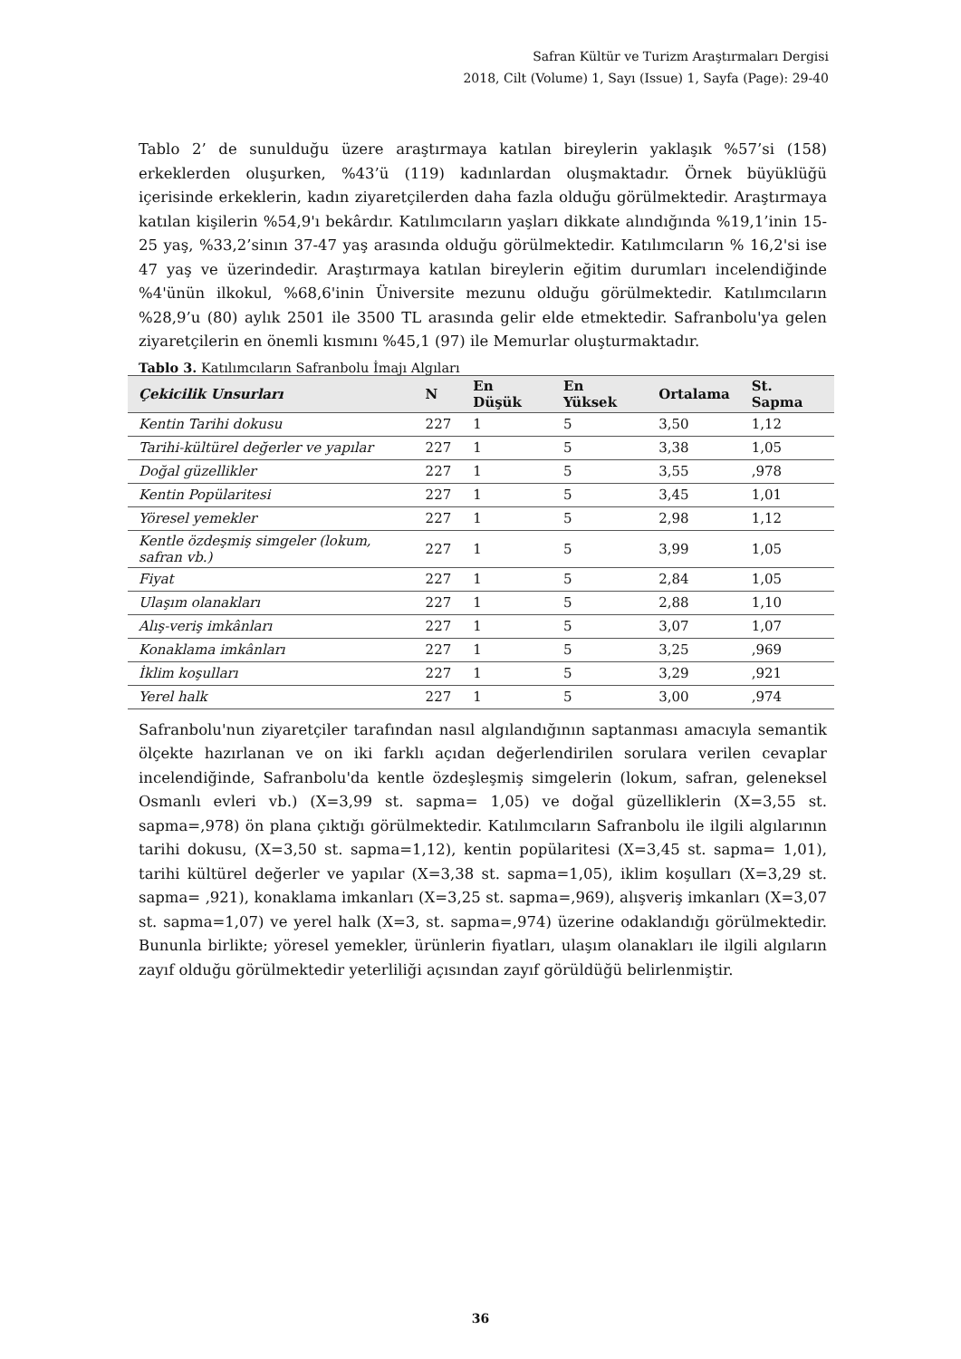Safran Kültür ve Turizm Araştırmaları Dergisi
2018, Cilt (Volume) 1, Sayı (Issue) 1, Sayfa (Page): 29-40
Tablo 2’ de sunulduğu üzere araştırmaya katılan bireylerin yaklaşık %57’si (158) erkeklerden oluşurken, %43’ü (119) kadınlardan oluşmaktadır. Örnek büyüklüğü içerisinde erkeklerin, kadın ziyaretçilerden daha fazla olduğu görülmektedir. Araştırmaya katılan kişilerin %54,9'ı bekârdır. Katılımcıların yaşları dikkate alındığında %19,1’inin 15-25 yaş, %33,2’sinın 37-47 yaş arasında olduğu görülmektedir. Katılımcıların % 16,2'si ise 47 yaş ve üzerindedir. Araştırmaya katılan bireylerin eğitim durumları incelendiğinde %4'ünün ilkokul, %68,6'inin Üniversite mezunu olduğu görülmektedir. Katılımcıların %28,9’u (80) aylık 2501 ile 3500 TL arasında gelir elde etmektedir. Safranbolu'ya gelen ziyaretçilerin en önemli kısmını %45,1 (97) ile Memurlar oluşturmaktadır.
Tablo 3. Katılımcıların Safranbolu İmajı Algıları
| Çekicilik Unsurları | N | En Düşük | En Yüksek | Ortalama | St. Sapma |
| --- | --- | --- | --- | --- | --- |
| Kentin Tarihi dokusu | 227 | 1 | 5 | 3,50 | 1,12 |
| Tarihi-kültürel değerler ve yapılar | 227 | 1 | 5 | 3,38 | 1,05 |
| Doğal güzellikler | 227 | 1 | 5 | 3,55 | ,978 |
| Kentin Popülaritesi | 227 | 1 | 5 | 3,45 | 1,01 |
| Yöresel yemekler | 227 | 1 | 5 | 2,98 | 1,12 |
| Kentle özdeşmiş simgeler (lokum, safran vb.) | 227 | 1 | 5 | 3,99 | 1,05 |
| Fiyat | 227 | 1 | 5 | 2,84 | 1,05 |
| Ulaşım olanakları | 227 | 1 | 5 | 2,88 | 1,10 |
| Alış-veriş imkânları | 227 | 1 | 5 | 3,07 | 1,07 |
| Konaklama imkânları | 227 | 1 | 5 | 3,25 | ,969 |
| İklim koşulları | 227 | 1 | 5 | 3,29 | ,921 |
| Yerel halk | 227 | 1 | 5 | 3,00 | ,974 |
Safranbolu'nun ziyaretçiler tarafından nasıl algılandığının saptanması amacıyla semantik ölçekte hazırlanan ve on iki farklı açıdan değerlendirilen sorulara verilen cevaplar incelendiğinde, Safranbolu'da kentle özdeşleşmiş simgelerin (lokum, safran, geleneksel Osmanlı evleri vb.) (X=3,99 st. sapma= 1,05) ve doğal güzelliklerin (X=3,55 st. sapma=,978) ön plana çıktığı görülmektedir. Katılımcıların Safranbolu ile ilgili algılarının tarihi dokusu, (X=3,50 st. sapma=1,12), kentin popülaritesi (X=3,45 st. sapma= 1,01), tarihi kültürel değerler ve yapılar (X=3,38 st. sapma=1,05), iklim koşulları (X=3,29 st. sapma= ,921), konaklama imkanları (X=3,25 st. sapma=,969), alışveriş imkanları (X=3,07 st. sapma=1,07) ve yerel halk (X=3, st. sapma=,974) üzerine odaklandığı görülmektedir. Bununla birlikte; yöresel yemekler, ürünlerin fiyatları, ulaşım olanakları ile ilgili algıların zayıf olduğu görülmektedir yeterliliği açısından zayıf görüldüğü belirlenmiştir.
36